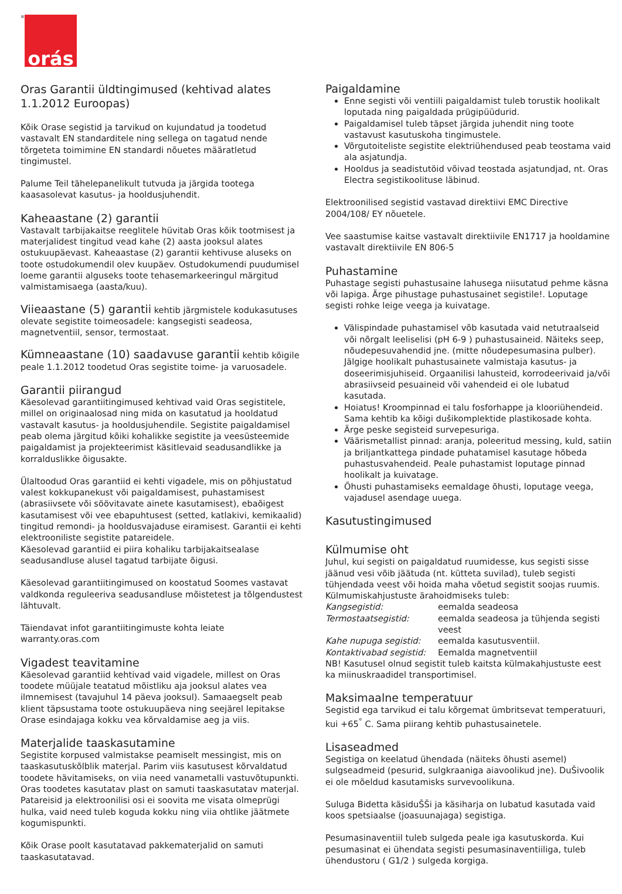<sup>®</sup>
orás
Oras Garantii üldtingimused (kehtivad alates 1.1.2012 Euroopas)
Kõik Orase segistid ja tarvikud on kujundatud ja toodetud vastavalt EN standarditele ning sellega on tagatud nende tõrgeteta toimimine EN standardi nõuetes määratletud tingimustel.
Palume Teil tähelepanelikult tutvuda ja järgida tootega kaasasolevat kasutus- ja hooldusjuhendit.
Kaheaastane (2) garantii
Vastavalt tarbijakaitse reeglitele hüvitab Oras kõik tootmisest ja materjalidest tingitud vead kahe (2) aasta jooksul alates ostukuupäevast. Kaheaastase (2) garantii kehtivuse aluseks on toote ostudokumendil olev kuupäev. Ostudokumendi puudumisel loeme garantii alguseks toote tehasemarkeeringul märgitud valmistamisaega (aasta/kuu).
Viieaastane (5) garantii kehtib järgmistele kodukasutuses olevate segistite toimeosadele: kangsegisti seadeosa, magnetventiil, sensor, termostaat.
Kümneaastane (10) saadavuse garantii kehtib kõigile peale 1.1.2012 toodetud Oras segistite toime- ja varuosadele.
Garantii piirangud
Käesolevad garantiitingimused kehtivad vaid Oras segistitele, millel on originaalosad ning mida on kasutatud ja hooldatud vastavalt kasutus- ja hooldusjuhendile. Segistite paigaldamisel peab olema järgitud kõiki kohalikke segistite ja veesüsteemide paigaldamist ja projekteerimist käsitlevaid seadusandlikke ja korralduslikke õigusakte.
Ülaltoodud Oras garantiid ei kehti vigadele, mis on põhjustatud valest kokkupanekust või paigaldamisest, puhastamisest (abrasiivsete või söövitavate ainete kasutamisest), ebaõigest kasutamisest või vee ebapuhtusest (setted, katlakivi, kemikaalid) tingitud remondi- ja hooldusvajaduse eiramisest. Garantii ei kehti elektrooniliste segistite patareidele.
Käesolevad garantiid ei piira kohaliku tarbijakaitsealase seadusandluse alusel tagatud tarbijate õigusi.
Käesolevad garantiitingimused on koostatud Soomes vastavat valdkonda reguleeriva seadusandluse mõistetest ja tõlgendustest lähtuvalt.
Täiendavat infot garantiitingimuste kohta leiate warranty.oras.com
Vigadest teavitamine
Käesolevad garantiid kehtivad vaid vigadele, millest on Oras toodete müüjale teatatud mõistliku aja jooksul alates vea ilmnemisest (tavajuhul 14 päeva jooksul). Samaaegselt peab klient täpsustama toote ostukuupäeva ning seejärel lepitakse Orase esindajaga kokku vea kõrvaldamise aeg ja viis.
Materjalide taaskasutamine
Segistite korpused valmistakse peamiselt messingist, mis on taaskasutuskõlblik materjal. Parim viis kasutusest kõrvaldatud toodete hävitamiseks, on viia need vanametalli vastuvõtupunkti. Oras toodetes kasutatav plast on samuti taaskasutatav materjal. Patareisid ja elektroonilisi osi ei soovita me visata olmeprügi hulka, vaid need tuleb koguda kokku ning viia ohtlike jäätmete kogumispunkti.
Kõik Orase poolt kasutatavad pakkematerjalid on samuti taaskasutatavad.
Paigaldamine
Enne segisti või ventiili paigaldamist tuleb torustik hoolikalt loputada ning paigaldada prügipüüdurid.
Paigaldamisel tuleb täpset järgida juhendit ning toote vastavust kasutuskoha tingimustele.
Võrgutoiteliste segistite elektriühendused peab teostama vaid ala asjatundja.
Hooldus ja seadistutöid võivad teostada asjatundjad, nt. Oras Electra segistikoolituse läbinud.
Elektroonilised segistid vastavad direktiivi EMC Directive 2004/108/ EY nõuetele.
Vee saastumise kaitse vastavalt direktiivile EN1717 ja hooldamine vastavalt direktiivile EN 806-5
Puhastamine
Puhastage segisti puhastusaine lahusega niisutatud pehme käsna või lapiga. Ärge pihustage puhastusainet segistile!. Loputage segisti rohke leige veega ja kuivatage.
Välispindade puhastamisel võb kasutada vaid netutraalseid või nõrgalt leeliselisi (pH 6-9 ) puhastusaineid. Näiteks seep, nõudepesuvahendid jne. (mitte nõudepesumasina pulber). Jälgige hoolikalt puhastusainete valmistaja kasutus- ja doseerimisjuhiseid. Orgaanilisi lahusteid, korrodeerivaid ja/või abrasiivseid pesuaineid või vahendeid ei ole lubatud kasutada.
Hoiatus! Kroompinnad ei talu fosforhappe ja klooriühendeid. Sama kehtib ka kõigi dušikomplektide plastikosade kohta.
Ärge peske segisteid survepesuriga.
Väärismetallist pinnad: aranja, poleeritud messing, kuld, satiin ja briljantkattega pindade puhatamisel kasutage hõbeda puhastusvahendeid. Peale puhastamist loputage pinnad hoolikalt ja kuivatage.
Õhusti puhastamiseks eemaldage õhusti, loputage veega, vajadusel asendage uuega.
Kasutustingimused
Külmumise oht
Juhul, kui segisti on paigaldatud ruumidesse, kus segisti sisse jäänud vesi võib jäätuda (nt. kütteta suvilad), tuleb segisti tühjendada veest või hoida maha võetud segistit soojas ruumis. Külmumiskahjustuste ärahoidmiseks tuleb:
| Kangsegistid: | eemalda seadeosa |
| Termostaatsegistid: | eemalda seadeosa ja tühjenda segisti veest |
| Kahe nupuga segistid: | eemalda kasutusventiil. |
| Kontaktivabad segistid: | Eemalda magnetventiil |
NB! Kasutusel olnud segistit tuleb kaitsta külmakahjustuste eest ka miinuskraadidel transportimisel.
Maksimaalne temperatuur
Segistid ega tarvikud ei talu kõrgemat ümbritsevat temperatuuri, kui +65<sup>°</sup> C. Sama piirang kehtib puhastusainetele.
Lisaseadmed
Segistiga on keelatud ühendada (näiteks õhusti asemel) sulgseadmeid (pesurid, sulgkraaniga aiavoolikud jne). DuŠivoolik ei ole mõeldud kasutamisks survevoolikuna.
Suluga Bidetta käsiduŠŠi ja käsiharja on lubatud kasutada vaid koos spetsiaalse (joasuunajaga) segistiga.
Pesumasinaventiil tuleb sulgeda peale iga kasutuskorda. Kui pesumasinat ei ühendata segisti pesumasinaventiiliga, tuleb ühendustoru ( G1/2 ) sulgeda korgiga.